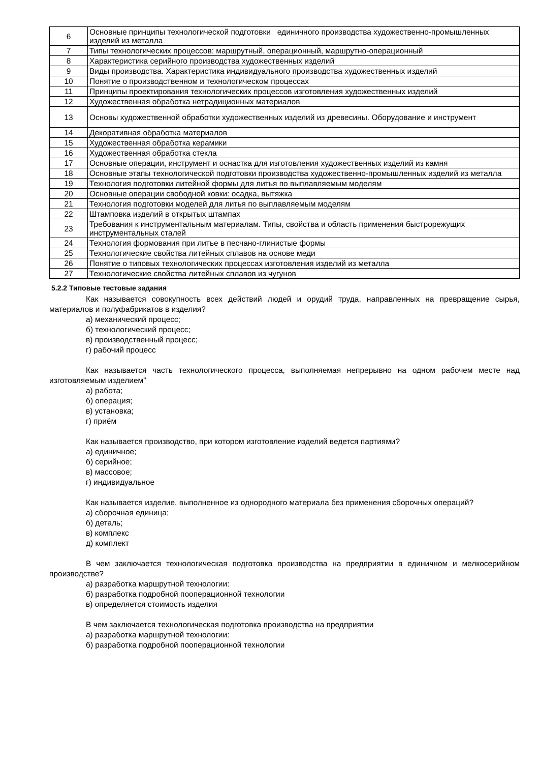| 6 | Основные принципы технологической подготовки единичного производства художественно-промышленных изделий из металла |
| 7 | Типы технологических процессов: маршрутный, операционный, маршрутно-операционный |
| 8 | Характеристика серийного производства художественных изделий |
| 9 | Виды производства. Характеристика индивидуального производства художественных изделий |
| 10 | Понятие о производственном и технологическом процессах |
| 11 | Принципы проектирования технологических процессов изготовления художественных изделий |
| 12 | Художественная обработка нетрадиционных материалов |
| 13 | Основы художественной обработки художественных изделий из древесины. Оборудование и инструмент |
| 14 | Декоративная обработка материалов |
| 15 | Художественная обработка керамики |
| 16 | Художественная обработка стекла |
| 17 | Основные операции, инструмент и оснастка для изготовления художественных изделий из камня |
| 18 | Основные этапы технологической подготовки производства художественно-промышленных изделий из металла |
| 19 | Технология подготовки литейной формы для литья по выплавляемым моделям |
| 20 | Основные операции свободной ковки: осадка, вытяжка |
| 21 | Технология подготовки моделей для литья по выплавляемым моделям |
| 22 | Штамповка изделий в открытых штампах |
| 23 | Требования к инструментальным материалам. Типы, свойства и область применения быстрорежущих инструментальных сталей |
| 24 | Технология формования при литье в песчано-глинистые формы |
| 25 | Технологические свойства литейных сплавов на основе меди |
| 26 | Понятие о типовых технологических процессах изготовления изделий из металла |
| 27 | Технологические свойства литейных сплавов из чугунов |
5.2.2 Типовые тестовые задания
Как называется совокупность всех действий людей и орудий труда, направленных на превращение сырья, материалов и полуфабрикатов в изделия?
а) механический процесс;
б) технологический процесс;
в) производственный процесс;
г) рабочий процесс
Как называется часть технологического процесса, выполняемая непрерывно на одном рабочем месте над изготовляемым изделием”
а) работа;
б) операция;
в) установка;
г) приём
Как называется производство, при котором изготовление изделий ведется партиями?
а) единичное;
б) серийное;
в) массовое;
г) индивидуальное
Как называется изделие, выполненное из однородного материала без применения сборочных операций?
а) сборочная единица;
б) деталь;
в) комплекс
д) комплект
В чем заключается технологическая подготовка производства на предприятии в единичном и мелкосерийном производстве?
а) разработка маршрутной технологии:
б) разработка подробной пооперационной технологии
в) определяется стоимость изделия
В чем заключается технологическая подготовка производства на предприятии
а) разработка маршрутной технологии:
б) разработка подробной пооперационной технологии